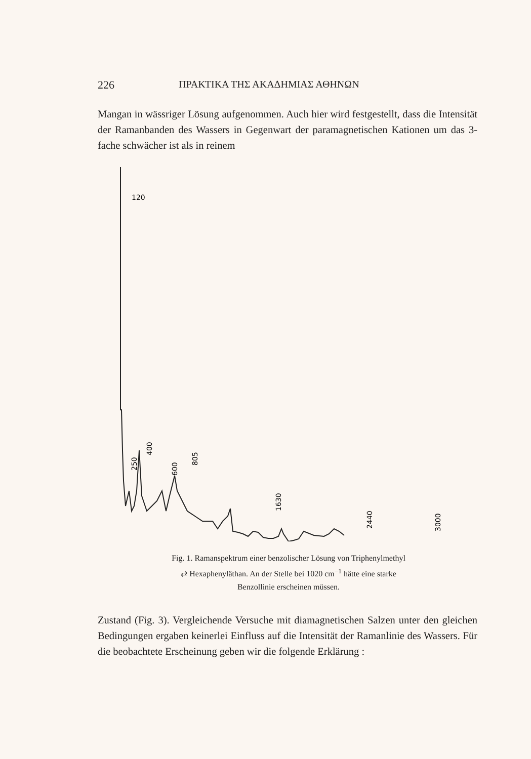226 ΠΡΑΚΤΙΚΑ ΤΗΣ ΑΚΑΔΗΜΙΑΣ ΑΘΗΝΩΝ
Mangan in wässriger Lösung aufgenommen. Auch hier wird festgestellt, dass die Intensität der Ramanbanden des Wassers in Gegenwart der paramagnetischen Kationen um das 3-fache schwächer ist als in reinem
120
250
400
600
805
1630
2440
3000
Fig. 1. Ramanspektrum einer benzolischer Lösung von Triphenylmethyl
⇄ Hexaphenyläthan. An der Stelle bei 1020 cm<sup>−1</sup> hätte eine starke
Benzollinie erscheinen müssen.
Zustand (Fig. 3). Vergleichende Versuche mit diamagnetischen Salzen unter den gleichen Bedingungen ergaben keinerlei Einfluss auf die Intensität der Ramanlinie des Wassers. Für die beobachtete Erscheinung geben wir die folgende Erklärung :